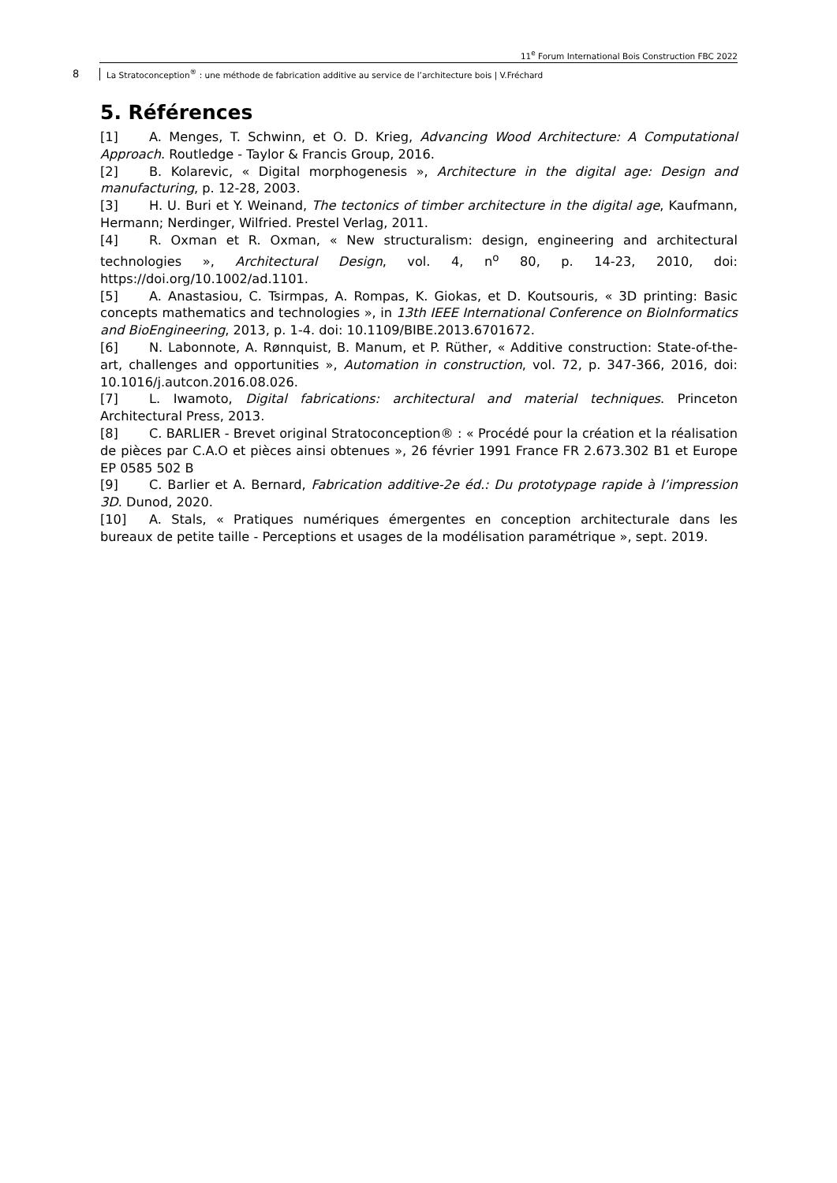11<sup>e</sup> Forum International Bois Construction FBC 2022
8 La Stratoconception<sup>®</sup> : une méthode de fabrication additive au service de l’architecture bois | V.Fréchard
5. Références
[1] A. Menges, T. Schwinn, et O. D. Krieg, Advancing Wood Architecture: A Computational Approach. Routledge - Taylor & Francis Group, 2016.
[2] B. Kolarevic, « Digital morphogenesis », Architecture in the digital age: Design and manufacturing, p. 12‑28, 2003.
[3] H. U. Buri et Y. Weinand, The tectonics of timber architecture in the digital age, Kaufmann, Hermann; Nerdinger, Wilfried. Prestel Verlag, 2011.
[4] R. Oxman et R. Oxman, « New structuralism: design, engineering and architectural technologies », Architectural Design, vol. 4, n<sup>o</sup> 80, p. 14‑23, 2010, doi: https://doi.org/10.1002/ad.1101.
[5] A. Anastasiou, C. Tsirmpas, A. Rompas, K. Giokas, et D. Koutsouris, « 3D printing: Basic concepts mathematics and technologies », in 13th IEEE International Conference on BioInformatics and BioEngineering, 2013, p. 1‑4. doi: 10.1109/BIBE.2013.6701672.
[6] N. Labonnote, A. Rønnquist, B. Manum, et P. Rüther, « Additive construction: State-of-the-art, challenges and opportunities », Automation in construction, vol. 72, p. 347‑366, 2016, doi: 10.1016/j.autcon.2016.08.026.
[7] L. Iwamoto, Digital fabrications: architectural and material techniques. Princeton Architectural Press, 2013.
[8] C. BARLIER - Brevet original Stratoconception® : « Procédé pour la création et la réalisation de pièces par C.A.O et pièces ainsi obtenues », 26 février 1991 France FR 2.673.302 B1 et Europe EP 0585 502 B
[9] C. Barlier et A. Bernard, Fabrication additive-2e éd.: Du prototypage rapide à l’impression 3D. Dunod, 2020.
[10] A. Stals, « Pratiques numériques émergentes en conception architecturale dans les bureaux de petite taille - Perceptions et usages de la modélisation paramétrique », sept. 2019.